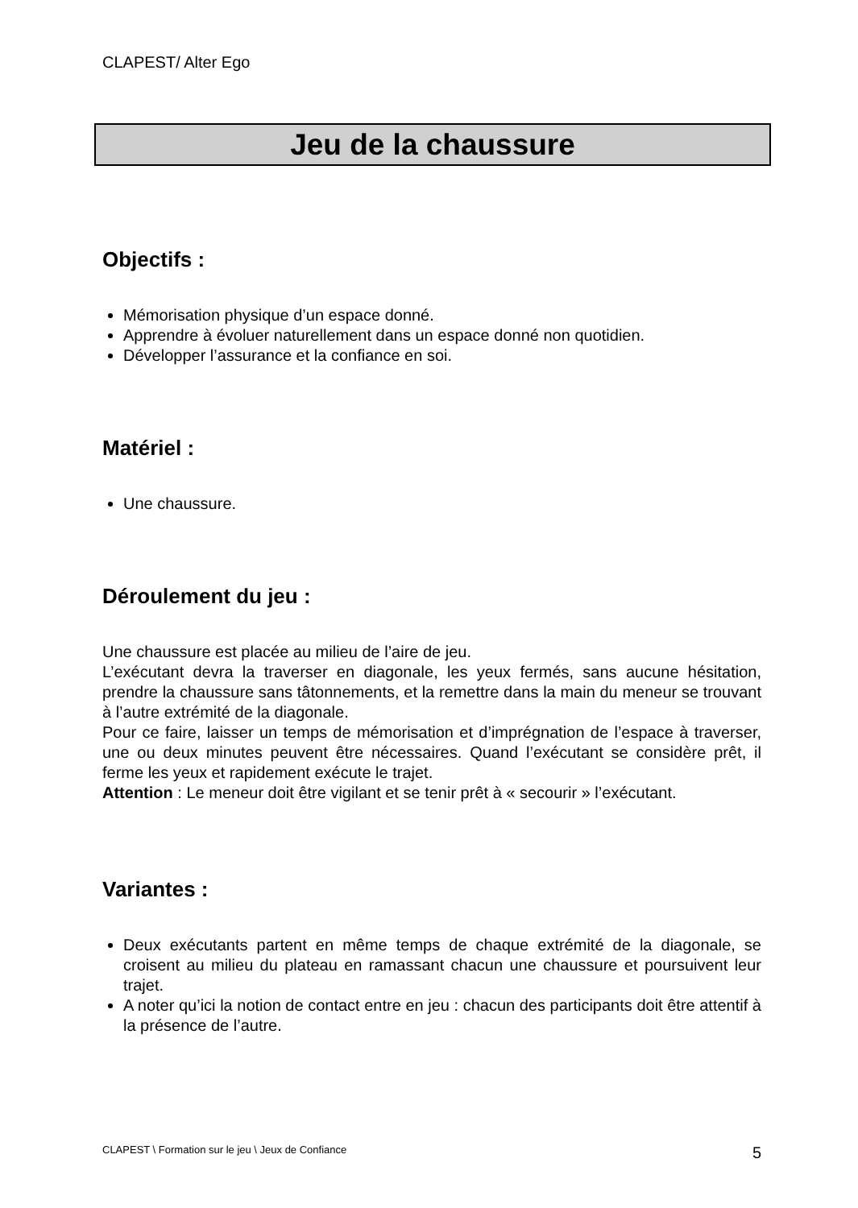CLAPEST/ Alter Ego
Jeu de la chaussure
Objectifs :
Mémorisation physique d’un espace donné.
Apprendre à évoluer naturellement dans un espace donné non quotidien.
Développer l’assurance et la confiance en soi.
Matériel :
Une chaussure.
Déroulement du jeu :
Une chaussure est placée au milieu de l’aire de jeu.
L’exécutant devra la traverser en diagonale, les yeux fermés, sans aucune hésitation, prendre la chaussure sans tâtonnements, et la remettre dans la main du meneur se trouvant à l’autre extrémité de la diagonale.
Pour ce faire, laisser un temps de mémorisation et d’imprégnation de l’espace à traverser, une ou deux minutes peuvent être nécessaires. Quand l’exécutant se considère prêt, il ferme les yeux et rapidement exécute le trajet.
Attention : Le meneur doit être vigilant et se tenir prêt à « secourir » l’exécutant.
Variantes :
Deux exécutants partent en même temps de chaque extrémité de la diagonale, se croisent au milieu du plateau en ramassant chacun une chaussure et poursuivent leur trajet.
A noter qu’ici la notion de contact entre en jeu : chacun des participants doit être attentif à la présence de l’autre.
CLAPEST \ Formation sur le jeu \ Jeux de Confiance 5